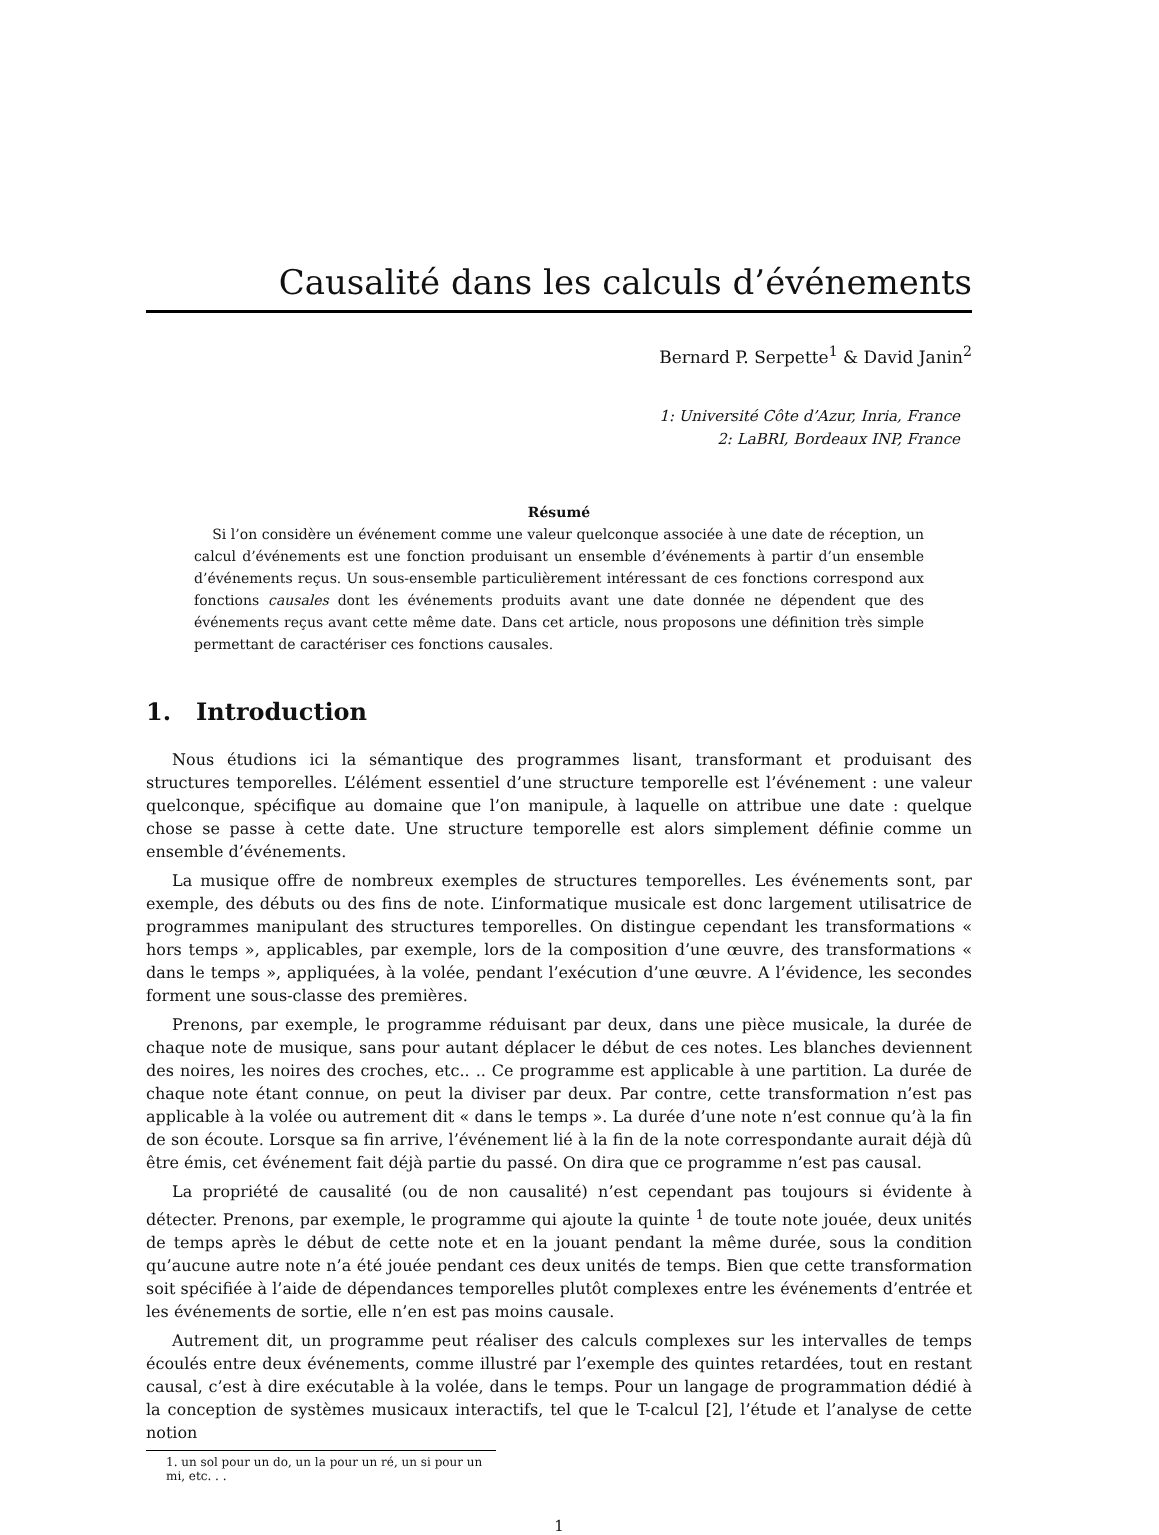Causalité dans les calculs d’événements
Bernard P. Serpette<sup>1</sup> & David Janin<sup>2</sup>
1: Université Côte d’Azur, Inria, France
2: LaBRI, Bordeaux INP, France
Résumé
Si l’on considère un événement comme une valeur quelconque associée à une date de réception, un calcul d’événements est une fonction produisant un ensemble d’événements à partir d’un ensemble d’événements reçus. Un sous-ensemble particulièrement intéressant de ces fonctions correspond aux fonctions causales dont les événements produits avant une date donnée ne dépendent que des événements reçus avant cette même date. Dans cet article, nous proposons une définition très simple permettant de caractériser ces fonctions causales.
1. Introduction
Nous étudions ici la sémantique des programmes lisant, transformant et produisant des structures temporelles. L’élément essentiel d’une structure temporelle est l’événement : une valeur quelconque, spécifique au domaine que l’on manipule, à laquelle on attribue une date : quelque chose se passe à cette date. Une structure temporelle est alors simplement définie comme un ensemble d’événements.
La musique offre de nombreux exemples de structures temporelles. Les événements sont, par exemple, des débuts ou des fins de note. L’informatique musicale est donc largement utilisatrice de programmes manipulant des structures temporelles. On distingue cependant les transformations « hors temps », applicables, par exemple, lors de la composition d’une œuvre, des transformations « dans le temps », appliquées, à la volée, pendant l’exécution d’une œuvre. A l’évidence, les secondes forment une sous-classe des premières.
Prenons, par exemple, le programme réduisant par deux, dans une pièce musicale, la durée de chaque note de musique, sans pour autant déplacer le début de ces notes. Les blanches deviennent des noires, les noires des croches, etc.. .. Ce programme est applicable à une partition. La durée de chaque note étant connue, on peut la diviser par deux. Par contre, cette transformation n’est pas applicable à la volée ou autrement dit « dans le temps ». La durée d’une note n’est connue qu’à la fin de son écoute. Lorsque sa fin arrive, l’événement lié à la fin de la note correspondante aurait déjà dû être émis, cet événement fait déjà partie du passé. On dira que ce programme n’est pas causal.
La propriété de causalité (ou de non causalité) n’est cependant pas toujours si évidente à détecter. Prenons, par exemple, le programme qui ajoute la quinte <sup>1</sup> de toute note jouée, deux unités de temps après le début de cette note et en la jouant pendant la même durée, sous la condition qu’aucune autre note n’a été jouée pendant ces deux unités de temps. Bien que cette transformation soit spécifiée à l’aide de dépendances temporelles plutôt complexes entre les événements d’entrée et les événements de sortie, elle n’en est pas moins causale.
Autrement dit, un programme peut réaliser des calculs complexes sur les intervalles de temps écoulés entre deux événements, comme illustré par l’exemple des quintes retardées, tout en restant causal, c’est à dire exécutable à la volée, dans le temps. Pour un langage de programmation dédié à la conception de systèmes musicaux interactifs, tel que le T-calcul [2], l’étude et l’analyse de cette notion
1. un sol pour un do, un la pour un ré, un si pour un mi, etc. . .
1